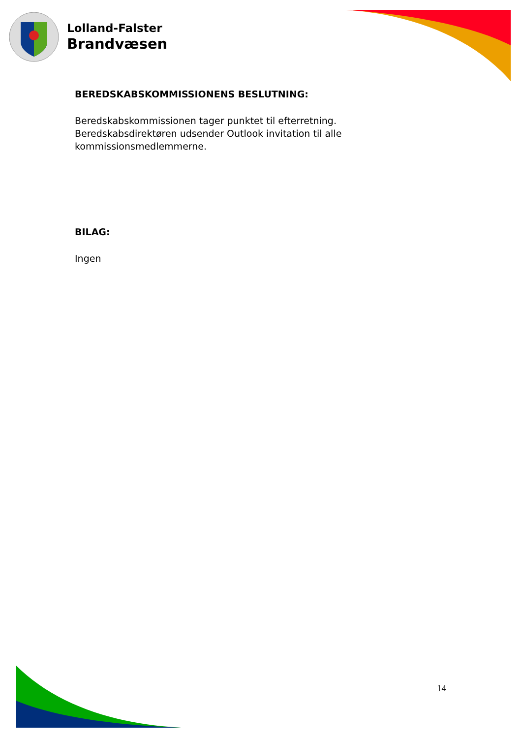Lolland-Falster
Brandvæsen
BEREDSKABSKOMMISSIONENS BESLUTNING:
Beredskabskommissionen tager punktet til efterretning.
Beredskabsdirektøren udsender Outlook invitation til alle kommissionsmedlemmerne.
BILAG:
Ingen
14